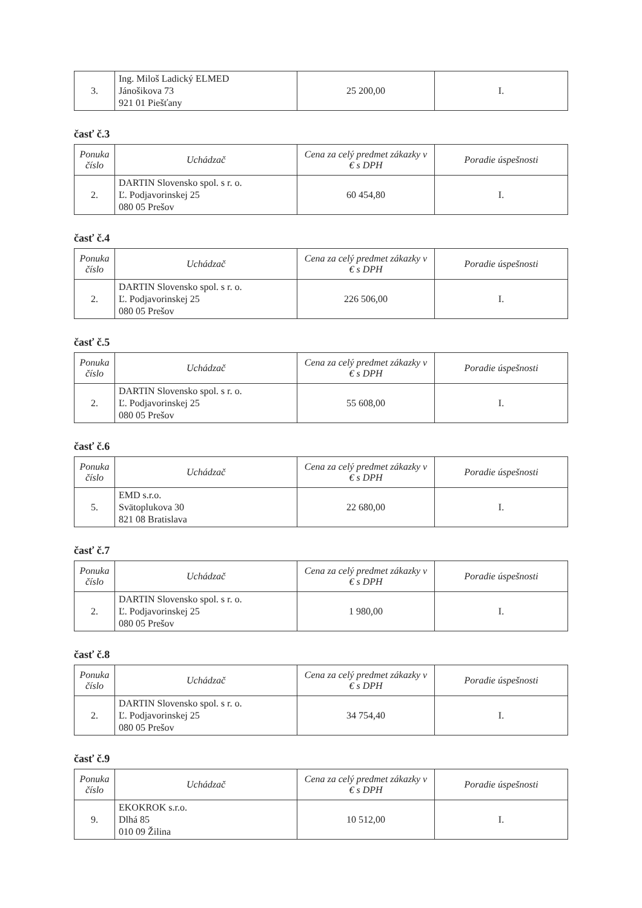| 3. | Ing. Miloš Ladický ELMED Jánošikova 73 921 01 Piešťany | 25 200,00 | I. |
časť č.3
| Ponuka číslo | Uchádzač | Cena za celý predmet zákazky v € s DPH | Poradie úspešnosti |
| --- | --- | --- | --- |
| 2. | DARTIN Slovensko spol. s r. o. Ľ. Podjavorinskej 25 080 05 Prešov | 60 454,80 | I. |
časť č.4
| Ponuka číslo | Uchádzač | Cena za celý predmet zákazky v € s DPH | Poradie úspešnosti |
| --- | --- | --- | --- |
| 2. | DARTIN Slovensko spol. s r. o. Ľ. Podjavorinskej 25 080 05 Prešov | 226 506,00 | I. |
časť č.5
| Ponuka číslo | Uchádzač | Cena za celý predmet zákazky v € s DPH | Poradie úspešnosti |
| --- | --- | --- | --- |
| 2. | DARTIN Slovensko spol. s r. o. Ľ. Podjavorinskej 25 080 05 Prešov | 55 608,00 | I. |
časť č.6
| Ponuka číslo | Uchádzač | Cena za celý predmet zákazky v € s DPH | Poradie úspešnosti |
| --- | --- | --- | --- |
| 5. | EMD s.r.o. Svätoplukova 30 821 08 Bratislava | 22 680,00 | I. |
časť č.7
| Ponuka číslo | Uchádzač | Cena za celý predmet zákazky v € s DPH | Poradie úspešnosti |
| --- | --- | --- | --- |
| 2. | DARTIN Slovensko spol. s r. o. Ľ. Podjavorinskej 25 080 05 Prešov | 1 980,00 | I. |
časť č.8
| Ponuka číslo | Uchádzač | Cena za celý predmet zákazky v € s DPH | Poradie úspešnosti |
| --- | --- | --- | --- |
| 2. | DARTIN Slovensko spol. s r. o. Ľ. Podjavorinskej 25 080 05 Prešov | 34 754,40 | I. |
časť č.9
| Ponuka číslo | Uchádzač | Cena za celý predmet zákazky v € s DPH | Poradie úspešnosti |
| --- | --- | --- | --- |
| 9. | EKOKROK s.r.o. Dlhá 85 010 09 Žilina | 10 512,00 | I. |